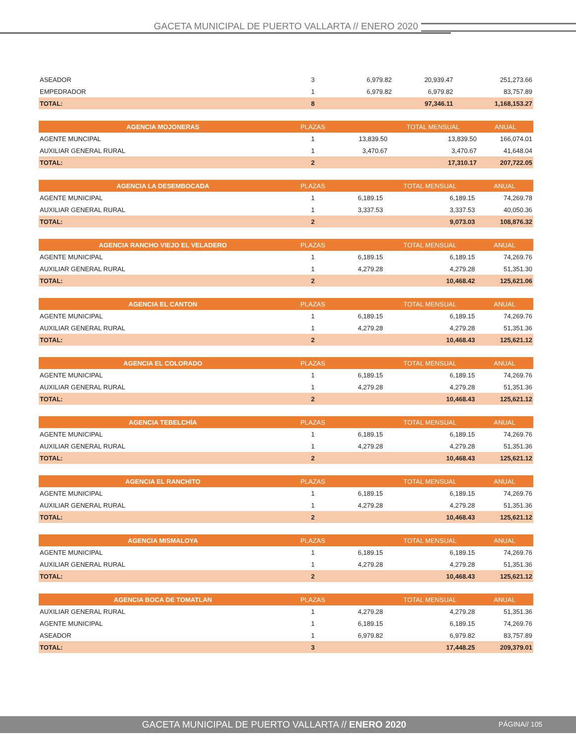GACETA MUNICIPAL DE PUERTO VALLARTA // ENERO 2020
| ASEADOR | 3 | 6,979.82 | 20,939.47 | 251,273.66 |
| EMPEDRADOR | 1 | 6,979.82 | 6,979.82 | 83,757.89 |
| TOTAL: | 8 | | 97,346.11 | 1,168,153.27 |
| AGENCIA MOJONERAS | PLAZAS | | TOTAL MENSUAL | ANUAL |
| --- | --- | --- | --- | --- |
| AGENTE MUNCIPAL | 1 | 13,839.50 | 13,839.50 | 166,074.01 |
| AUXILIAR GENERAL RURAL | 1 | 3,470.67 | 3,470.67 | 41,648.04 |
| TOTAL: | 2 | | 17,310.17 | 207,722.05 |
| AGENCIA LA DESEMBOCADA | PLAZAS | | TOTAL MENSUAL | ANUAL |
| --- | --- | --- | --- | --- |
| AGENTE MUNICIPAL | 1 | 6,189.15 | 6,189.15 | 74,269.78 |
| AUXILIAR GENERAL RURAL | 1 | 3,337.53 | 3,337.53 | 40,050.36 |
| TOTAL: | 2 | | 9,073.03 | 108,876.32 |
| AGENCIA RANCHO VIEJO EL VELADERO | PLAZAS | | TOTAL MENSUAL | ANUAL |
| --- | --- | --- | --- | --- |
| AGENTE MUNICIPAL | 1 | 6,189.15 | 6,189.15 | 74,269.76 |
| AUXILIAR GENERAL RURAL | 1 | 4,279.28 | 4,279.28 | 51,351.30 |
| TOTAL: | 2 | | 10,468.42 | 125,621.06 |
| AGENCIA EL CANTON | PLAZAS | | TOTAL MENSUAL | ANUAL |
| --- | --- | --- | --- | --- |
| AGENTE MUNICIPAL | 1 | 6,189.15 | 6,189.15 | 74,269.76 |
| AUXILIAR GENERAL RURAL | 1 | 4,279.28 | 4,279.28 | 51,351.36 |
| TOTAL: | 2 | | 10,468.43 | 125,621.12 |
| AGENCIA EL COLORADO | PLAZAS | | TOTAL MENSUAL | ANUAL |
| --- | --- | --- | --- | --- |
| AGENTE MUNICIPAL | 1 | 6,189.15 | 6,189.15 | 74,269.76 |
| AUXILIAR GENERAL RURAL | 1 | 4,279.28 | 4,279.28 | 51,351.36 |
| TOTAL: | 2 | | 10,468.43 | 125,621.12 |
| AGENCIA TEBELCHÍA | PLAZAS | | TOTAL MENSUAL | ANUAL |
| --- | --- | --- | --- | --- |
| AGENTE MUNICIPAL | 1 | 6,189.15 | 6,189.15 | 74,269.76 |
| AUXILIAR GENERAL RURAL | 1 | 4,279.28 | 4,279.28 | 51,351.36 |
| TOTAL: | 2 | | 10,468.43 | 125,621.12 |
| AGENCIA EL RANCHITO | PLAZAS | | TOTAL MENSUAL | ANUAL |
| --- | --- | --- | --- | --- |
| AGENTE MUNICIPAL | 1 | 6,189.15 | 6,189.15 | 74,269.76 |
| AUXILIAR GENERAL RURAL | 1 | 4,279.28 | 4,279.28 | 51,351.36 |
| TOTAL: | 2 | | 10,468.43 | 125,621.12 |
| AGENCIA MISMALOYA | PLAZAS | | TOTAL MENSUAL | ANUAL |
| --- | --- | --- | --- | --- |
| AGENTE MUNICIPAL | 1 | 6,189.15 | 6,189.15 | 74,269.76 |
| AUXILIAR GENERAL RURAL | 1 | 4,279.28 | 4,279.28 | 51,351.36 |
| TOTAL: | 2 | | 10,468.43 | 125,621.12 |
| AGENCIA BOCA DE TOMATLAN | PLAZAS | | TOTAL MENSUAL | ANUAL |
| --- | --- | --- | --- | --- |
| AUXILIAR GENERAL RURAL | 1 | 4,279.28 | 4,279.28 | 51,351.36 |
| AGENTE MUNICIPAL | 1 | 6,189.15 | 6,189.15 | 74,269.76 |
| ASEADOR | 1 | 6,979.82 | 6,979.82 | 83,757.89 |
| TOTAL: | 3 | | 17,448.25 | 209,379.01 |
GACETA MUNICIPAL DE PUERTO VALLARTA // ENERO 2020
PÁGINA// 105